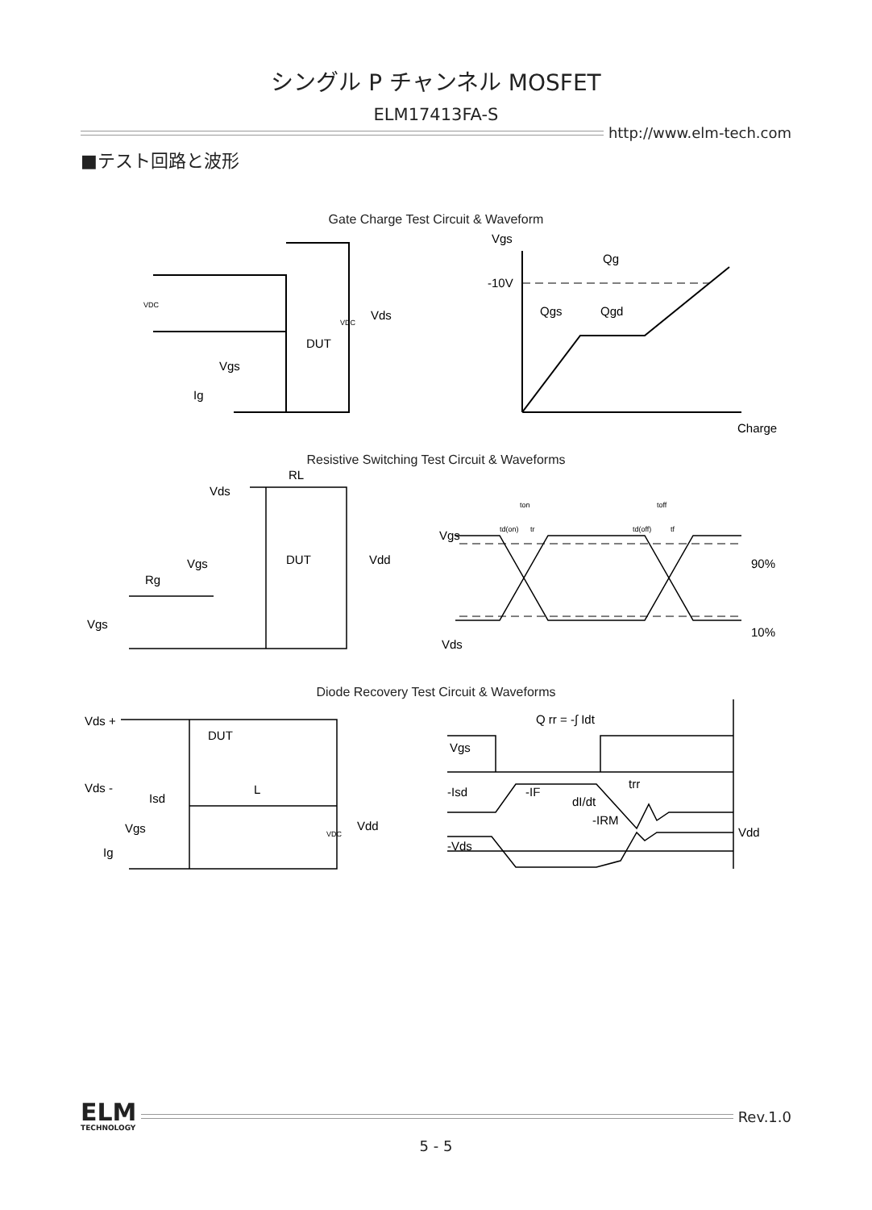シングル P チャンネル MOSFET
ELM17413FA-S
http://www.elm-tech.com
■テスト回路と波形
Gate Charge Test Circuit & Waveform
Vgs
Qg
-10V
Qgs
Qgd
Charge
DUT
Vgs
Ig
Vds
VDC
VDC
Resistive Switching Test Circuit & Waveforms
RL
Vds
DUT
Vgs
Rg
Vgs
Vdd
Vgs
Vds
90%
10%
ton
toff
td(on)
tr
td(off)
tf
Diode Recovery Test Circuit & Waveforms
Q rr = -∫ Idt
Vds +
DUT
Vds -
Isd
L
Vgs
Ig
Vdd
Vgs
-Isd
-Vds
-IF
dI/dt
-IRM
trr
Vdd
VDC
ELM
TECHNOLOGY
Rev.1.0
5 - 5